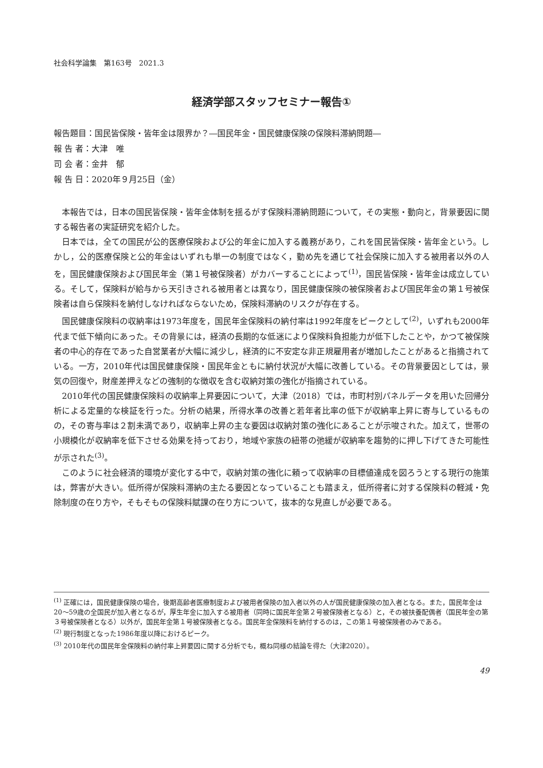社会科学論集　第163号　2021.3
経済学部スタッフセミナー報告①
報告題目：国民皆保険・皆年金は限界か？―国民年金・国民健康保険の保険料滞納問題―
報 告 者：大津　唯
司 会 者：金井　郁
報 告 日：2020年９月25日（金）
本報告では，日本の国民皆保険・皆年金体制を揺るがす保険料滞納問題について，その実態・動向と，背景要因に関する報告者の実証研究を紹介した。
日本では，全ての国民が公的医療保険および公的年金に加入する義務があり，これを国民皆保険・皆年金という。しかし，公的医療保険と公的年金はいずれも単一の制度ではなく，勤め先を通じて社会保険に加入する被用者以外の人を，国民健康保険および国民年金（第１号被保険者）がカバーすることによって<sup>(1)</sup>，国民皆保険・皆年金は成立している。そして，保険料が給与から天引きされる被用者とは異なり，国民健康保険の被保険者および国民年金の第１号被保険者は自ら保険料を納付しなければならないため，保険料滞納のリスクが存在する。
国民健康保険料の収納率は1973年度を，国民年金保険料の納付率は1992年度をピークとして<sup>(2)</sup>，いずれも2000年代まで低下傾向にあった。その背景には，経済の長期的な低迷により保険料負担能力が低下したことや，かつて被保険者の中心的存在であった自営業者が大幅に減少し，経済的に不安定な非正規雇用者が増加したことがあると指摘されている。一方，2010年代は国民健康保険・国民年金ともに納付状況が大幅に改善している。その背景要因としては，景気の回復や，財産差押えなどの強制的な徴収を含む収納対策の強化が指摘されている。
2010年代の国民健康保険料の収納率上昇要因について，大津（2018）では，市町村別パネルデータを用いた回帰分析による定量的な検証を行った。分析の結果，所得水準の改善と若年者比率の低下が収納率上昇に寄与しているものの，その寄与率は２割未満であり，収納率上昇の主な要因は収納対策の強化にあることが示唆された。加えて，世帯の小規模化が収納率を低下させる効果を持っており，地域や家族の紐帯の弛緩が収納率を趨勢的に押し下げてきた可能性が示された<sup>(3)</sup>。
このように社会経済的環境が変化する中で，収納対策の強化に頼って収納率の目標値達成を図ろうとする現行の施策は，弊害が大きい。低所得が保険料滞納の主たる要因となっていることも踏まえ，低所得者に対する保険料の軽減・免除制度の在り方や，そもそもの保険料賦課の在り方について，抜本的な見直しが必要である。
<sup>(1)</sup> 正確には，国民健康保険の場合，後期高齢者医療制度および被用者保険の加入者以外の人が国民健康保険の加入者となる。また，国民年金は20～59歳の全国民が加入者となるが，厚生年金に加入する被用者（同時に国民年金第２号被保険者となる）と，その被扶養配偶者（国民年金の第３号被保険者となる）以外が，国民年金第１号被保険者となる。国民年金保険料を納付するのは，この第１号被保険者のみである。
<sup>(2)</sup> 現行制度となった1986年度以降におけるピーク。
<sup>(3)</sup> 2010年代の国民年金保険料の納付率上昇要因に関する分析でも，概ね同様の結論を得た（大津2020）。
49